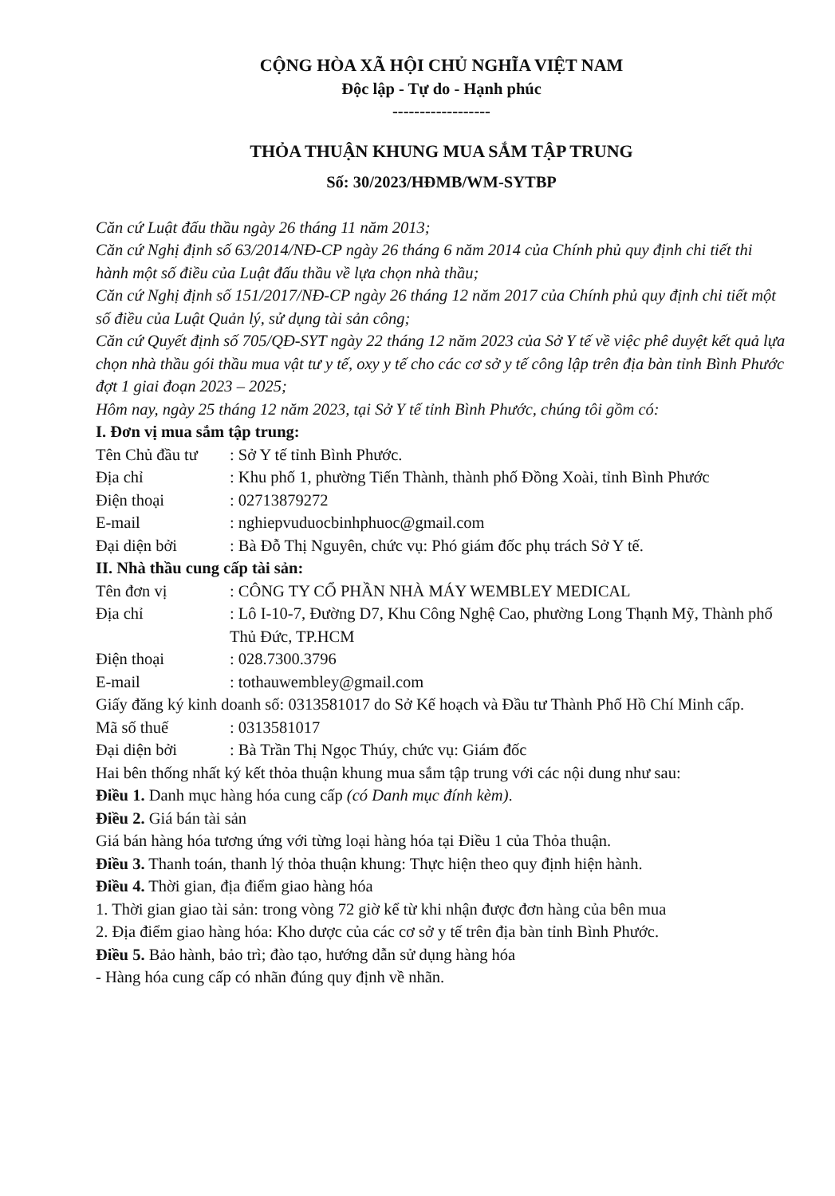CỘNG HÒA XÃ HỘI CHỦ NGHĨA VIỆT NAM
Độc lập - Tự do - Hạnh phúc
------------------
THỎA THUẬN KHUNG MUA SẮM TẬP TRUNG
Số: 30/2023/HĐMB/WM-SYTBP
Căn cứ Luật đấu thầu ngày 26 tháng 11 năm 2013;
Căn cứ Nghị định số 63/2014/NĐ-CP ngày 26 tháng 6 năm 2014 của Chính phủ quy định chi tiết thi hành một số điều của Luật đấu thầu về lựa chọn nhà thầu;
Căn cứ Nghị định số 151/2017/NĐ-CP ngày 26 tháng 12 năm 2017 của Chính phủ quy định chi tiết một số điều của Luật Quản lý, sử dụng tài sản công;
Căn cứ Quyết định số 705/QĐ-SYT ngày 22 tháng 12 năm 2023 của Sở Y tế về việc phê duyệt kết quả lựa chọn nhà thầu gói thầu mua vật tư y tế, oxy y tế cho các cơ sở y tế công lập trên địa bàn tỉnh Bình Phước đợt 1 giai đoạn 2023 – 2025;
Hôm nay, ngày 25 tháng 12 năm 2023, tại Sở Y tế tỉnh Bình Phước, chúng tôi gồm có:
I. Đơn vị mua sắm tập trung:
Tên Chủ đầu tư: Sở Y tế tỉnh Bình Phước.
Địa chỉ: Khu phố 1, phường Tiến Thành, thành phố Đồng Xoài, tỉnh Bình Phước
Điện thoại: 02713879272
E-mail: nghiepvuduocbinhphuoc@gmail.com
Đại diện bởi: Bà Đỗ Thị Nguyên, chức vụ: Phó giám đốc phụ trách Sở Y tế.
II. Nhà thầu cung cấp tài sản:
Tên đơn vị: CÔNG TY CỔ PHẦN NHÀ MÁY WEMBLEY MEDICAL
Địa chỉ: Lô I-10-7, Đường D7, Khu Công Nghệ Cao, phường Long Thạnh Mỹ, Thành phố Thủ Đức, TP.HCM
Điện thoại: 028.7300.3796
E-mail: tothauwembley@gmail.com
Giấy đăng ký kinh doanh số: 0313581017 do Sở Kế hoạch và Đầu tư Thành Phố Hồ Chí Minh cấp.
Mã số thuế: 0313581017
Đại diện bởi: Bà Trần Thị Ngọc Thúy, chức vụ: Giám đốc
Hai bên thống nhất ký kết thỏa thuận khung mua sắm tập trung với các nội dung như sau:
Điều 1. Danh mục hàng hóa cung cấp (có Danh mục đính kèm).
Điều 2. Giá bán tài sản
Giá bán hàng hóa tương ứng với từng loại hàng hóa tại Điều 1 của Thỏa thuận.
Điều 3. Thanh toán, thanh lý thỏa thuận khung: Thực hiện theo quy định hiện hành.
Điều 4. Thời gian, địa điểm giao hàng hóa
1. Thời gian giao tài sản: trong vòng 72 giờ kể từ khi nhận được đơn hàng của bên mua
2. Địa điểm giao hàng hóa: Kho dược của các cơ sở y tế trên địa bàn tỉnh Bình Phước.
Điều 5. Bảo hành, bảo trì; đào tạo, hướng dẫn sử dụng hàng hóa
- Hàng hóa cung cấp có nhãn đúng quy định về nhãn.